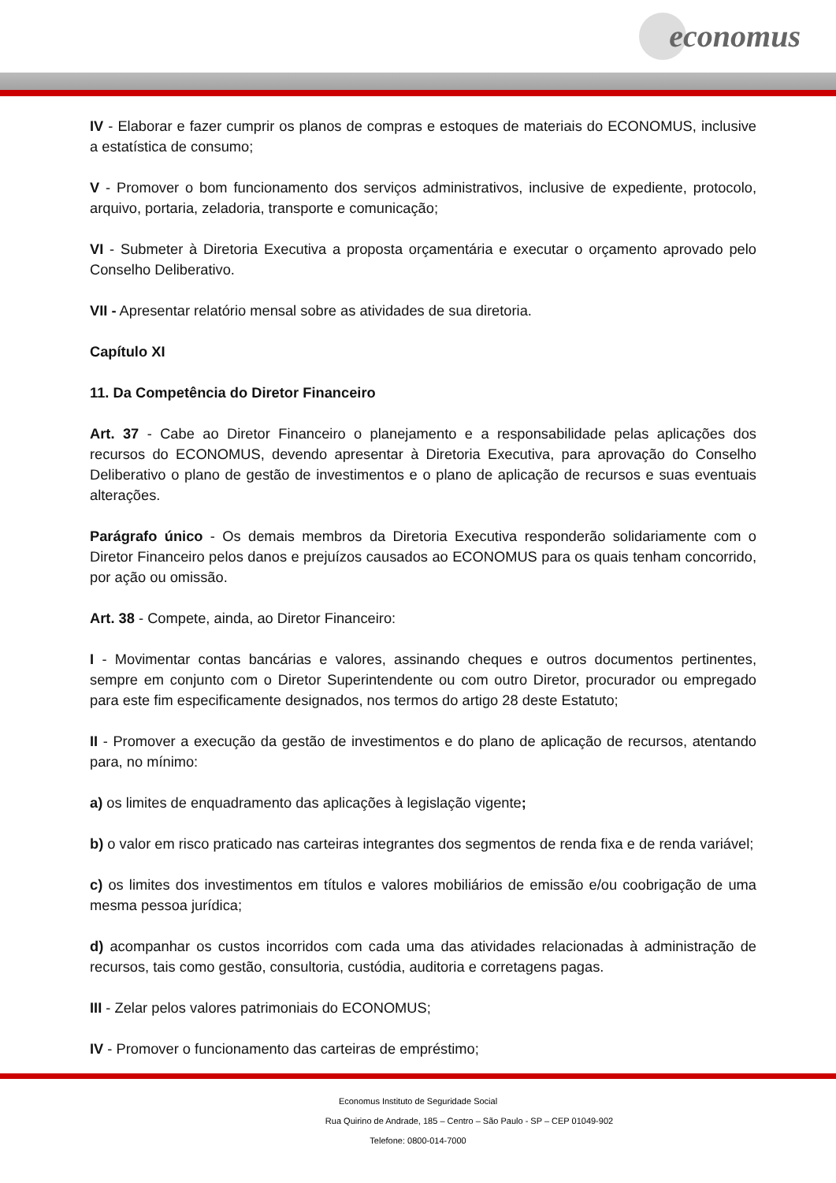economus
IV - Elaborar e fazer cumprir os planos de compras e estoques de materiais do ECONOMUS, inclusive a estatística de consumo;
V - Promover o bom funcionamento dos serviços administrativos, inclusive de expediente, protocolo, arquivo, portaria, zeladoria, transporte e comunicação;
VI - Submeter à Diretoria Executiva a proposta orçamentária e executar o orçamento aprovado pelo Conselho Deliberativo.
VII - Apresentar relatório mensal sobre as atividades de sua diretoria.
Capítulo XI
11. Da Competência do Diretor Financeiro
Art. 37 - Cabe ao Diretor Financeiro o planejamento e a responsabilidade pelas aplicações dos recursos do ECONOMUS, devendo apresentar à Diretoria Executiva, para aprovação do Conselho Deliberativo o plano de gestão de investimentos e o plano de aplicação de recursos e suas eventuais alterações.
Parágrafo único - Os demais membros da Diretoria Executiva responderão solidariamente com o Diretor Financeiro pelos danos e prejuízos causados ao ECONOMUS para os quais tenham concorrido, por ação ou omissão.
Art. 38 - Compete, ainda, ao Diretor Financeiro:
I - Movimentar contas bancárias e valores, assinando cheques e outros documentos pertinentes, sempre em conjunto com o Diretor Superintendente ou com outro Diretor, procurador ou empregado para este fim especificamente designados, nos termos do artigo 28 deste Estatuto;
II - Promover a execução da gestão de investimentos e do plano de aplicação de recursos, atentando para, no mínimo:
a) os limites de enquadramento das aplicações à legislação vigente;
b) o valor em risco praticado nas carteiras integrantes dos segmentos de renda fixa e de renda variável;
c) os limites dos investimentos em títulos e valores mobiliários de emissão e/ou coobrigação de uma mesma pessoa jurídica;
d) acompanhar os custos incorridos com cada uma das atividades relacionadas à administração de recursos, tais como gestão, consultoria, custódia, auditoria e corretagens pagas.
III - Zelar pelos valores patrimoniais do ECONOMUS;
IV - Promover o funcionamento das carteiras de empréstimo;
Economus Instituto de Seguridade Social
Rua Quirino de Andrade, 185 – Centro – São Paulo - SP – CEP 01049-902
Telefone: 0800-014-7000